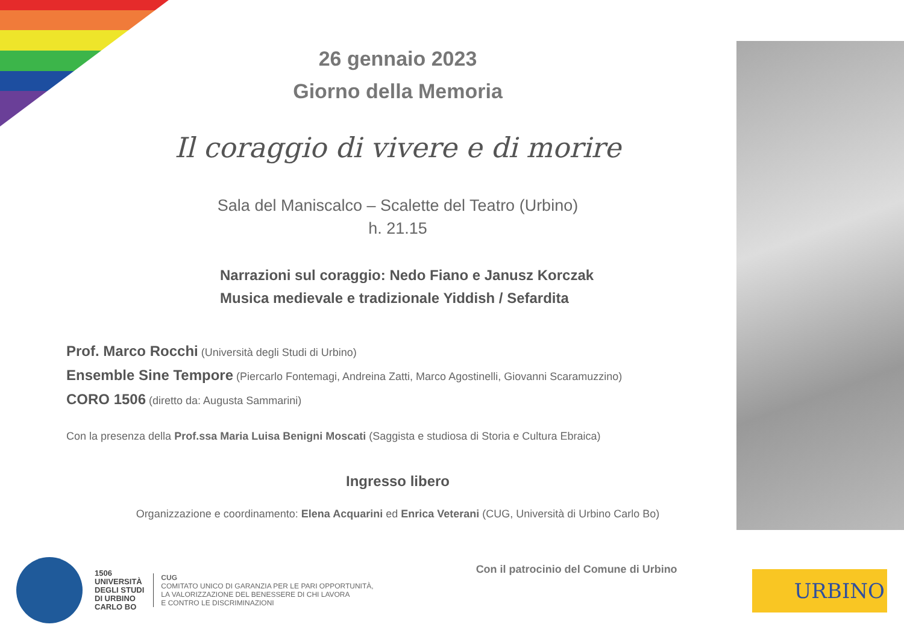26 gennaio 2023
Giorno della Memoria
Il coraggio di vivere e di morire
Sala del Maniscalco – Scalette del Teatro (Urbino)
h. 21.15
Narrazioni sul coraggio: Nedo Fiano e Janusz Korczak
Musica medievale e tradizionale Yiddish / Sefardita
Prof. Marco Rocchi (Università degli Studi di Urbino)
Ensemble Sine Tempore (Piercarlo Fontemagi, Andreina Zatti, Marco Agostinelli, Giovanni Scaramuzzino)
CORO 1506 (diretto da: Augusta Sammarini)
Con la presenza della Prof.ssa Maria Luisa Benigni Moscati (Saggista e studiosa di Storia e Cultura Ebraica)
Ingresso libero
Organizzazione e coordinamento: Elena Acquarini ed Enrica Veterani (CUG, Università di Urbino Carlo Bo)
1506
UNIVERSITÀ
DEGLI STUDI
DI URBINO
CARLO BO
CUG
COMITATO UNICO DI GARANZIA PER LE PARI OPPORTUNITÀ,
LA VALORIZZAZIONE DEL BENESSERE DI CHI LAVORA
E CONTRO LE DISCRIMINAZIONI
Con il patrocinio del Comune di Urbino
URBINO